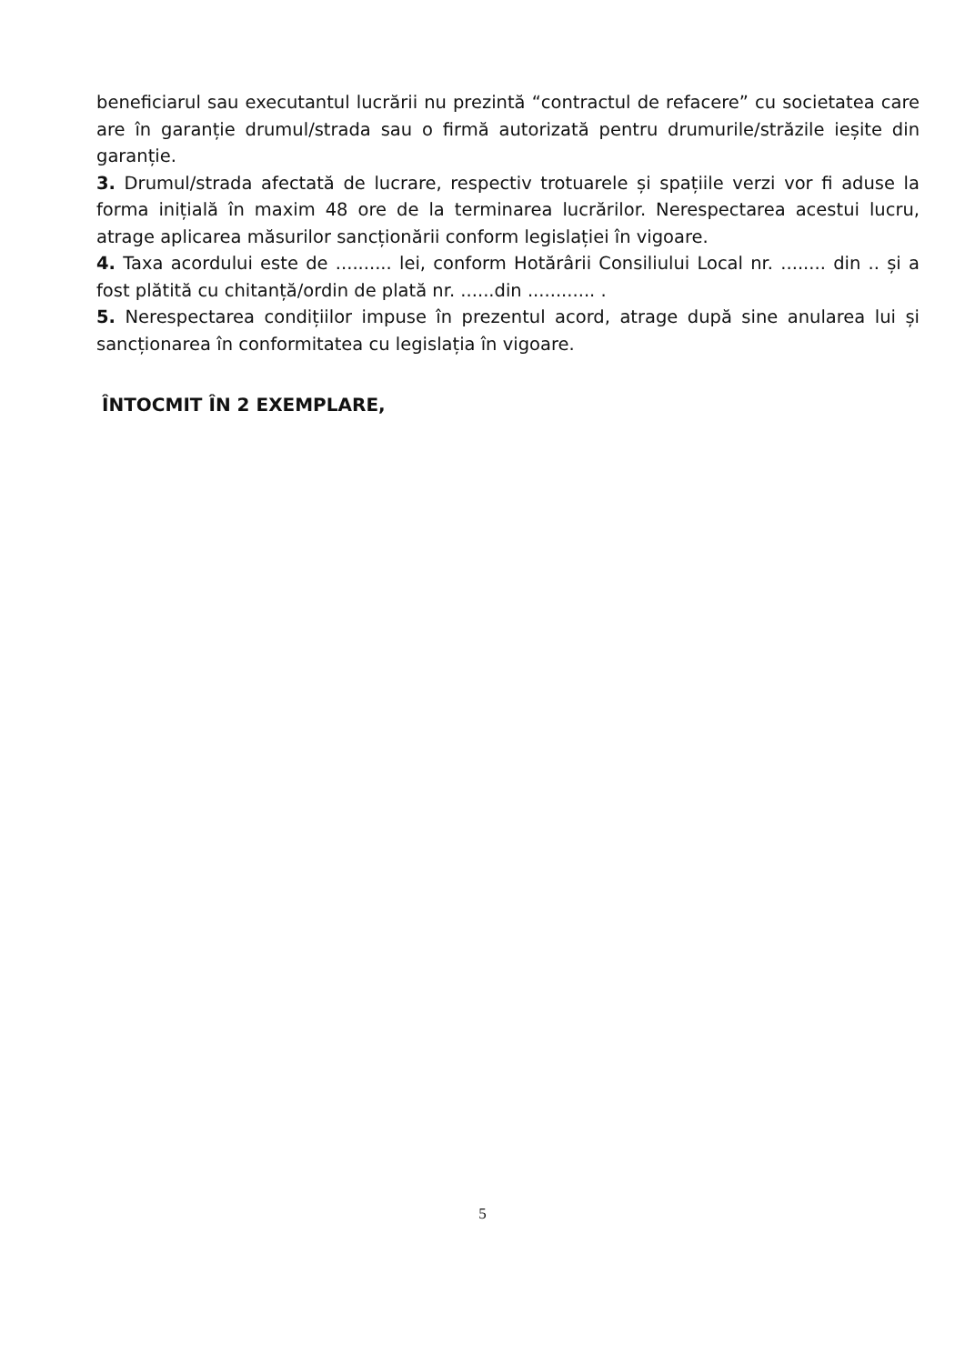beneficiarul sau executantul lucrării nu prezintă “contractul de refacere” cu societatea care are în garanție drumul/strada sau o firmă autorizată pentru drumurile/străzile ieșite din garanție.
3. Drumul/strada afectată de lucrare, respectiv trotuarele și spațiile verzi vor fi aduse la forma inițială în maxim 48 ore de la terminarea lucrărilor. Nerespectarea acestui lucru, atrage aplicarea măsurilor sancționării conform legislației în vigoare.
4. Taxa acordului este de .......... lei, conform Hotărârii Consiliului Local nr. ........ din .. și a fost plătită cu chitanță/ordin de plată nr. ......din ............ .
5. Nerespectarea condițiilor impuse în prezentul acord, atrage după sine anularea lui și sancționarea în conformitatea cu legislația în vigoare.
ÎNTOCMIT ÎN 2 EXEMPLARE,
5